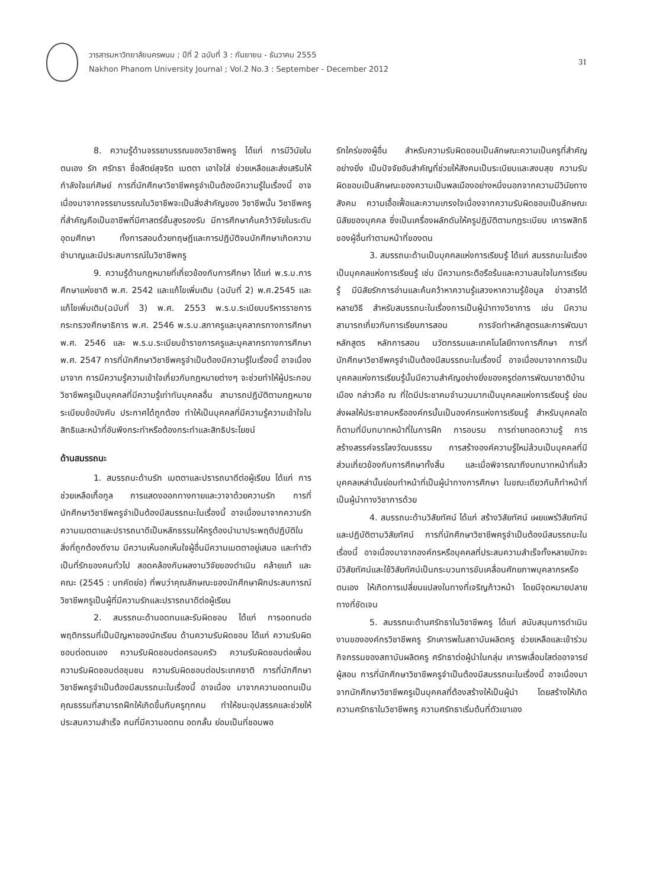วารสารมหาวิทยาลัยนครพนม ; ปีที่ 2 ฉบับที่ 3 : กันยายน - ธันวาคม 2555
Nakhon Phanom University Journal ; Vol.2 No.3 : September - December 2012
31
8. ความรู้ด้านจรรยาบรรณของวิชาชีพครู ได้แก่ การมีวินัยในตนเอง รัก ศรัทธา ซื่อสัตย์สุจริต เมตตา เอาใจใส่ ช่วยเหลือและส่งเสริมให้กำลังใจแก่ศิษย์ การที่นักศึกษาวิชาชีพครูจำเป็นต้องมีความรู้ในเรื่องนี้ อาจเนื่องมาจากจรรยาบรรณในวิชาชีพจะเป็นสิ่งสำคัญของ วิชาชีพนั้น วิชาชีพครูที่สำคัญคือเป็นอาชีพที่มีศาสตร์ชั้นสูงรองรับ มีการศึกษาค้นคว้าวิจัยในระดับอุดมศึกษา ทั้งการสอนด้วยทฤษฎีและการปฏิบัติจนนักศึกษาเกิดความชำนาญและมีประสบการณ์ในวิชาชีพครู
9. ความรู้ด้านกฎหมายที่เกี่ยวข้องกับการศึกษา ได้แก่ พ.ร.บ.การศึกษาแห่งชาติ พ.ศ. 2542 และแก้ไขเพิ่มเติม (ฉบับที่ 2) พ.ศ.2545 และแก้ไขเพิ่มเติม(ฉบับที่ 3) พ.ศ. 2553 พ.ร.บ.ระเบียบบริหารราชการกระทรวงศึกษาธิการ พ.ศ. 2546 พ.ร.บ.สภาครูและบุคลากรทางการศึกษา พ.ศ. 2546 และ พ.ร.บ.ระเบียบข้าราชการครูและบุคลากรทางการศึกษา พ.ศ. 2547 การที่นักศึกษาวิชาชีพครูจำเป็นต้องมีความรู้ในเรื่องนี้ อาจเนื่องมาจาก การมีความรู้ความเข้าใจเกี่ยวกับกฎหมายต่างๆ จะช่วยทำให้ผู้ประกอบวิชาชีพครูเป็นบุคคลที่มีความรู้เท่าทันบุคคลอื่น สามารถปฏิบัติตามกฎหมาย ระเบียบข้อบังคับ ประกาศได้ถูกต้อง ทำให้เป็นบุคคลที่มีความรู้ความเข้าใจในสิทธิและหน้าที่อันพึงกระทำหรือต้องกระทำและสิทธิประโยชน์
ด้านสมรรถนะ
1. สมรรถนะด้านรัก เมตตาและปรารถนาดีต่อผู้เรียน ได้แก่ การช่วยเหลือเกื้อกูล การแสดงออกทางกายและวาจาด้วยความรัก การที่นักศึกษาวิชาชีพครูจำเป็นต้องมีสมรรถนะในเรื่องนี้ อาจเนื่องมาจากความรักความเมตตาและปรารถนาดีเป็นหลักธรรมให้ครูต้องนำมาประพฤติปฏิบัติในสิ่งที่ถูกต้องดีงาม มีความเห็นอกเห็นใจผู้อื่นมีความเมตตาอยู่เสมอ และทำตัวเป็นที่รักของคนทั่วไป สอดคล้องกับผลงานวิจัยของดำเนิน คล้ายแท้ และคณะ (2545 : บทคัดย่อ) ที่พบว่าคุณลักษณะของนักศึกษาฝึกประสบการณ์วิชาชีพครูเป็นผู้ที่มีความรักและปรารถนาดีต่อผู้เรียน
2. สมรรถนะด้านอดทนและรับผิดชอบ ได้แก่ การอดทนต่อพฤติกรรมที่เป็นปัญหาของนักเรียน ด้านความรับผิดชอบ ได้แก่ ความรับผิดชอบต่อตนเอง ความรับผิดชอบต่อครอบครัว ความรับผิดชอบต่อเพื่อน ความรับผิดชอบต่อชุมชน ความรับผิดชอบต่อประเทศชาติ การที่นักศึกษาวิชาชีพครูจำเป็นต้องมีสมรรถนะในเรื่องนี้ อาจเนื่อง มาจากความอดทนเป็นคุณธรรมที่สามารถฝึกให้เกิดขึ้นกับครูทุกคน ทำให้ชนะอุปสรรคและช่วยให้ประสบความสำเร็จ คนที่มีความอดทน อดกลั้น ย่อมเป็นที่ชอบพอ
รักใคร่ของผู้อื่น สำหรับความรับผิดชอบเป็นลักษณะความเป็นครูที่สำคัญอย่างยิ่ง เป็นปัจจัยอันสำคัญที่ช่วยให้สังคมเป็นระเบียบและสงบสุข ความรับผิดชอบเป็นลักษณะของความเป็นพลเมืองอย่างหนึ่งนอกจากความมีวินัยทางสังคม ความเอื้อเฟื้อและความเกรงใจเนื่องจากความรับผิดชอบเป็นลักษณะนิสัยของบุคคล ซึ่งเป็นเครื่องผลักดันให้ครูปฏิบัติตามกฎระเบียบ เคารพสิทธิของผู้อื่นทำตามหน้าที่ของตน
3. สมรรถนะด้านเป็นบุคคลแห่งการเรียนรู้ ได้แก่ สมรรถนะในเรื่องเป็นบุคคลแห่งการเรียนรู้ เช่น มีความกระตือรือร้นและความสนใจในการเรียนรู้ มีนิสัยรักการอ่านและค้นคว้าหาความรู้แสวงหาความรู้ข้อมูล ข่าวสารได้หลายวิธี สำหรับสมรรถนะในเรื่องการเป็นผู้นำทางวิชาการ เช่น มีความสามารถเกี่ยวกับการเรียนการสอน การจัดทำหลักสูตรและการพัฒนาหลักสูตร หลักการสอน นวัตกรรมและเทคโนโลยีทางการศึกษา การที่นักศึกษาวิชาชีพครูจำเป็นต้องมีสมรรถนะในเรื่องนี้ อาจเนื่องมาจากการเป็นบุคคลแห่งการเรียนรู้นั้นมีความสำคัญอย่างยิ่งของครูต่อการพัฒนาชาติบ้านเมือง กล่าวคือ ณ ที่ใดมีประชาคมจำนวนมากเป็นบุคคลแห่งการเรียนรู้ ย่อมส่งผลให้ประชาคมหรือองค์กรนั้นเป็นองค์กรแห่งการเรียนรู้ สำหรับบุคคลใดก็ตามที่มีบทบาทหน้าที่ในการฝึก การอบรม การถ่ายทอดความรู้ การสร้างสรรค์จรรโลงวัฒนธรรม การสร้างองค์ความรู้ใหม่ล้วนเป็นบุคคลที่มีส่วนเกี่ยวข้องกับการศึกษาทั้งสิ้น และเมื่อพิจารณาถึงบทบาทหน้าที่แล้ว บุคคลเหล่านั้นย่อมทำหน้าที่เป็นผู้นำทางการศึกษา ในขณะเดียวกันก็ทำหน้าที่เป็นผู้นำทางวิชาการด้วย
4. สมรรถนะด้านวิสัยทัศน์ ได้แก่ สร้างวิสัยทัศน์ เผยแพร่วิสัยทัศน์ และปฏิบัติตามวิสัยทัศน์ การที่นักศึกษาวิชาชีพครูจำเป็นต้องมีสมรรถนะในเรื่องนี้ อาจเนื่องมาจากองค์กรหรือบุคคลที่ประสบความสำเร็จทั้งหลายมักจะมีวิสัยทัศน์และใช้วิสัยทัศน์เป็นกระบวนการขับเคลื่อนศักยภาพบุคลากรหรือตนเอง ให้เกิดการเปลี่ยนแปลงในทางที่เจริญก้าวหน้า โดยมีจุดหมายปลายทางที่ชัดเจน
5. สมรรถนะด้านศรัทธาในวิชาชีพครู ได้แก่ สนับสนุนการดำเนินงานขององค์กรวิชาชีพครู รักเคารพในสถาบันผลิตครู ช่วยเหลือและเข้าร่วมกิจกรรมของสถาบันผลิตครู ศรัทธาต่อผู้นำในกลุ่ม เคารพเลื่อมใสต่ออาจารย์ผู้สอน การที่นักศึกษาวิชาชีพครูจำเป็นต้องมีสมรรถนะในเรื่องนี้ อาจเนื่องมาจากนักศึกษาวิชาชีพครูเป็นบุคคลที่ต้องสร้างให้เป็นผู้นำ โดยสร้างให้เกิดความศรัทธาในวิชาชีพครู ความศรัทธาเริ่มต้นที่ตัวเขาเอง